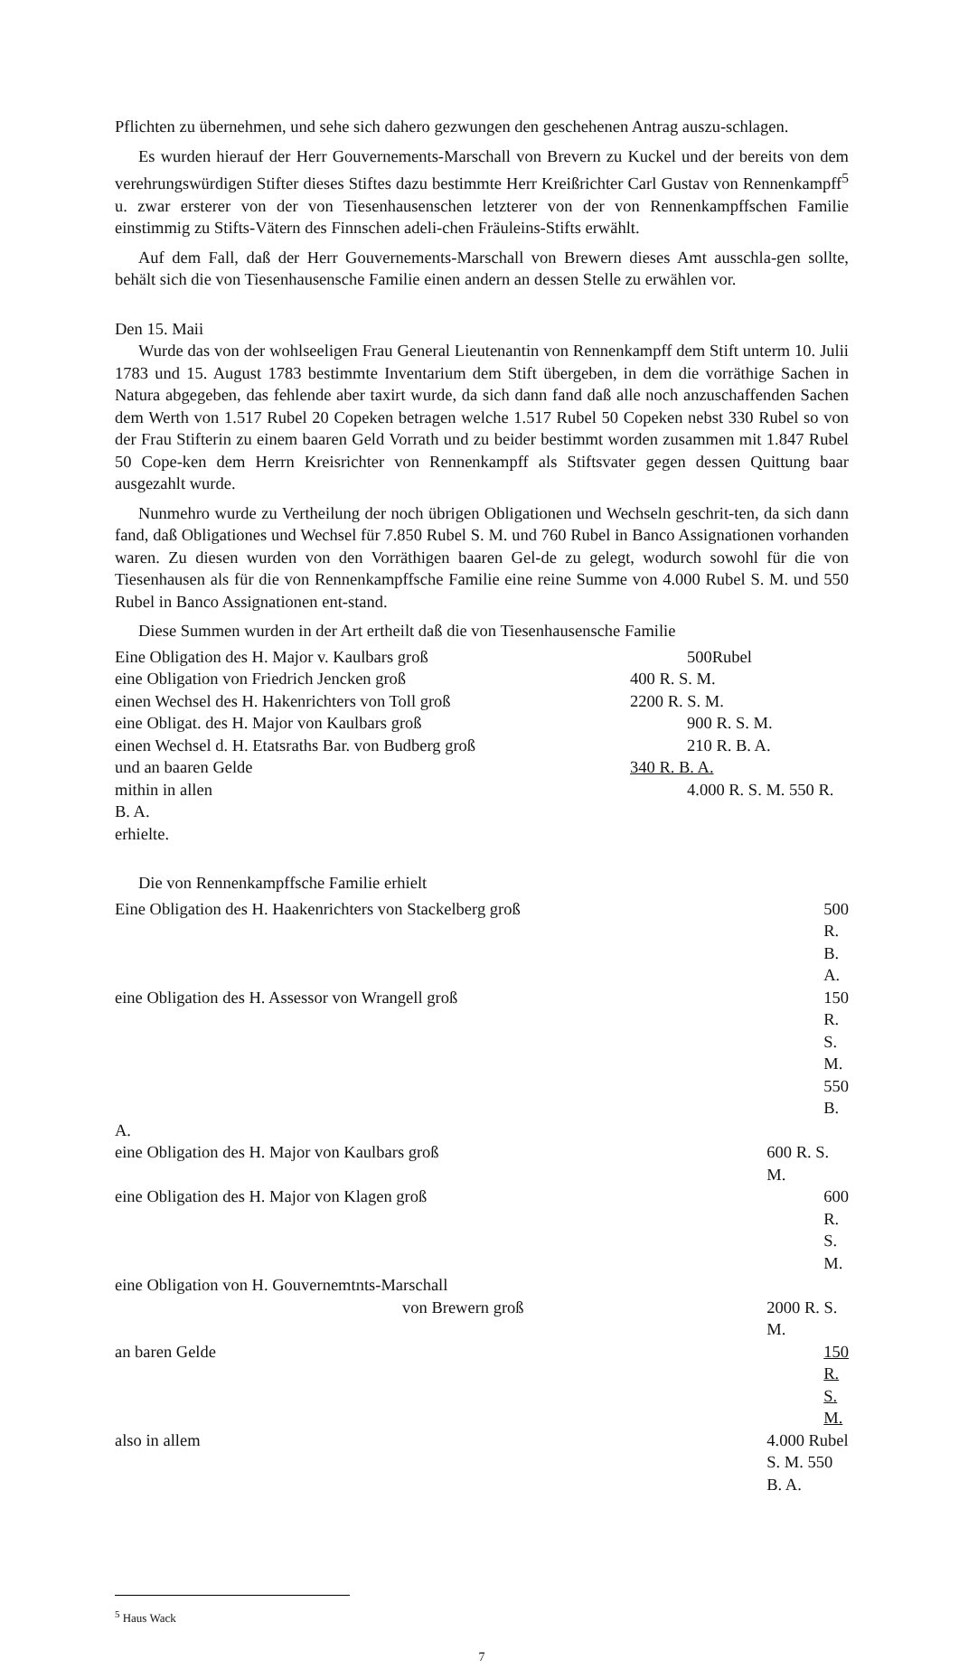Pflichten zu übernehmen, und sehe sich dahero gezwungen den geschehenen Antrag auszu-schlagen.
Es wurden hierauf der Herr Gouvernements-Marschall von Brevern zu Kuckel und der bereits von dem verehrungswürdigen Stifter dieses Stiftes dazu bestimmte Herr Kreißrichter Carl Gustav von Rennenkampff<sup>5</sup> u. zwar ersterer von der von Tiesenhausenschen letzterer von der von Rennenkampffschen Familie einstimmig zu Stifts-Vätern des Finnschen adeli-chen Fräuleins-Stifts erwählt.
Auf dem Fall, daß der Herr Gouvernements-Marschall von Brewern dieses Amt ausschla-gen sollte, behält sich die von Tiesenhausensche Familie einen andern an dessen Stelle zu erwählen vor.
Den 15. Maii
Wurde das von der wohlseeligen Frau General Lieutenantin von Rennenkampff dem Stift unterm 10. Julii 1783 und 15. August 1783 bestimmte Inventarium dem Stift übergeben, in dem die vorräthige Sachen in Natura abgegeben, das fehlende aber taxirt wurde, da sich dann fand daß alle noch anzuschaffenden Sachen dem Werth von 1.517 Rubel 20 Copeken betragen welche 1.517 Rubel 50 Copeken nebst 330 Rubel so von der Frau Stifterin zu einem baaren Geld Vorrath und zu beider bestimmt worden zusammen mit 1.847 Rubel 50 Cope-ken dem Herrn Kreisrichter von Rennenkampff als Stiftsvater gegen dessen Quittung baar ausgezahlt wurde.
Nunmehro wurde zu Vertheilung der noch übrigen Obligationen und Wechseln geschrit-ten, da sich dann fand, daß Obligationes und Wechsel für 7.850 Rubel S. M. und 760 Rubel in Banco Assignationen vorhanden waren. Zu diesen wurden von den Vorräthigen baaren Gel-de zu gelegt, wodurch sowohl für die von Tiesenhausen als für die von Rennenkampffsche Familie eine reine Summe von 4.000 Rubel S. M. und 550 Rubel in Banco Assignationen ent-stand.
Diese Summen wurden in der Art ertheilt daß die von Tiesenhausensche Familie
| Eine Obligation des H. Major v. Kaulbars groß | 500Rubel |
| eine Obligation von Friedrich Jencken groß | 400 R. S. M. |
| einen Wechsel des H. Hakenrichters von Toll groß | 2200 R. S. M. |
| eine Obligat. des H. Major von Kaulbars groß | 900 R. S. M. |
| einen Wechsel d. H. Etatsraths Bar. von Budberg groß | 210 R. B. A. |
| und an baaren Gelde | 340 R. B. A. |
| mithin in allen | 4.000 R. S. M. 550 R. |
| B. A. | |
| erhielte. | |
Die von Rennenkampffsche Familie erhielt
| Eine Obligation des H. Haakenrichters von Stackelberg groß | 500 R. B. A. |
| eine Obligation des H. Assessor von Wrangell groß | 150 R. S. M. 550 B. |
| A. | |
| eine Obligation des H. Major von Kaulbars groß | 600 R. S. M. |
| eine Obligation des H. Major von Klagen groß | 600 R. S. M. |
| eine Obligation von H. Gouvernemtnts-Marschall | |
| von Brewern groß | 2000 R. S. M. |
| an baren Gelde | 150 R. S. M. |
| also in allem | 4.000 Rubel S. M. 550 B. A. |
<sup>5</sup> Haus Wack
7